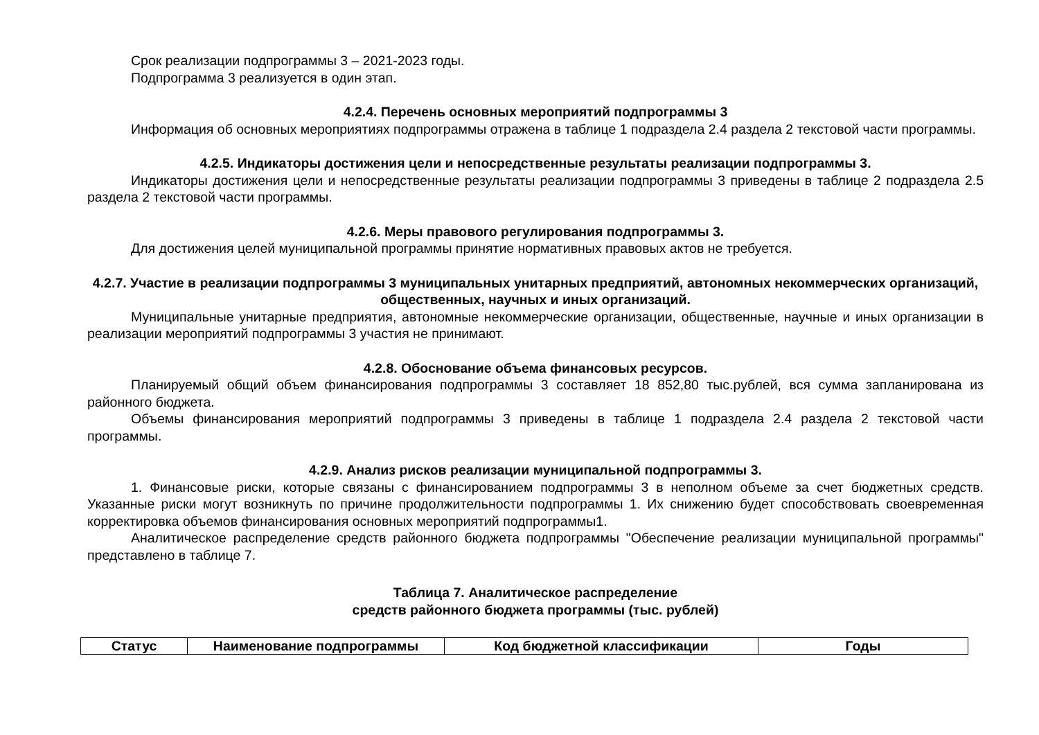Срок реализации подпрограммы 3 – 2021-2023 годы.
Подпрограмма 3 реализуется в один этап.
4.2.4. Перечень основных мероприятий подпрограммы 3
Информация об основных мероприятиях подпрограммы отражена в таблице 1 подраздела 2.4 раздела 2 текстовой части программы.
4.2.5. Индикаторы достижения цели и непосредственные результаты реализации подпрограммы 3.
Индикаторы достижения цели и непосредственные результаты реализации подпрограммы 3 приведены в таблице 2 подраздела 2.5 раздела 2 текстовой части программы.
4.2.6. Меры правового регулирования подпрограммы 3.
Для достижения целей муниципальной программы принятие нормативных правовых актов не требуется.
4.2.7. Участие в реализации подпрограммы 3 муниципальных унитарных предприятий, автономных некоммерческих организаций, общественных, научных и иных организаций.
Муниципальные унитарные предприятия, автономные некоммерческие организации, общественные, научные и иных организации в реализации мероприятий подпрограммы 3 участия не принимают.
4.2.8. Обоснование объема финансовых ресурсов.
Планируемый общий объем финансирования подпрограммы 3 составляет 18 852,80 тыс.рублей, вся сумма запланирована из районного бюджета.
Объемы финансирования мероприятий подпрограммы 3 приведены в таблице 1 подраздела 2.4 раздела 2 текстовой части программы.
4.2.9. Анализ рисков реализации муниципальной подпрограммы 3.
1. Финансовые риски, которые связаны с финансированием подпрограммы 3 в неполном объеме за счет бюджетных средств. Указанные риски могут возникнуть по причине продолжительности подпрограммы 1. Их снижению будет способствовать своевременная корректировка объемов финансирования основных мероприятий подпрограммы1.
Аналитическое распределение средств районного бюджета подпрограммы "Обеспечение реализации муниципальной программы" представлено в таблице 7.
Таблица 7. Аналитическое распределение
средств районного бюджета программы (тыс. рублей)
| Статус | Наименование подпрограммы | Код бюджетной классификации | Годы |
| --- | --- | --- | --- |